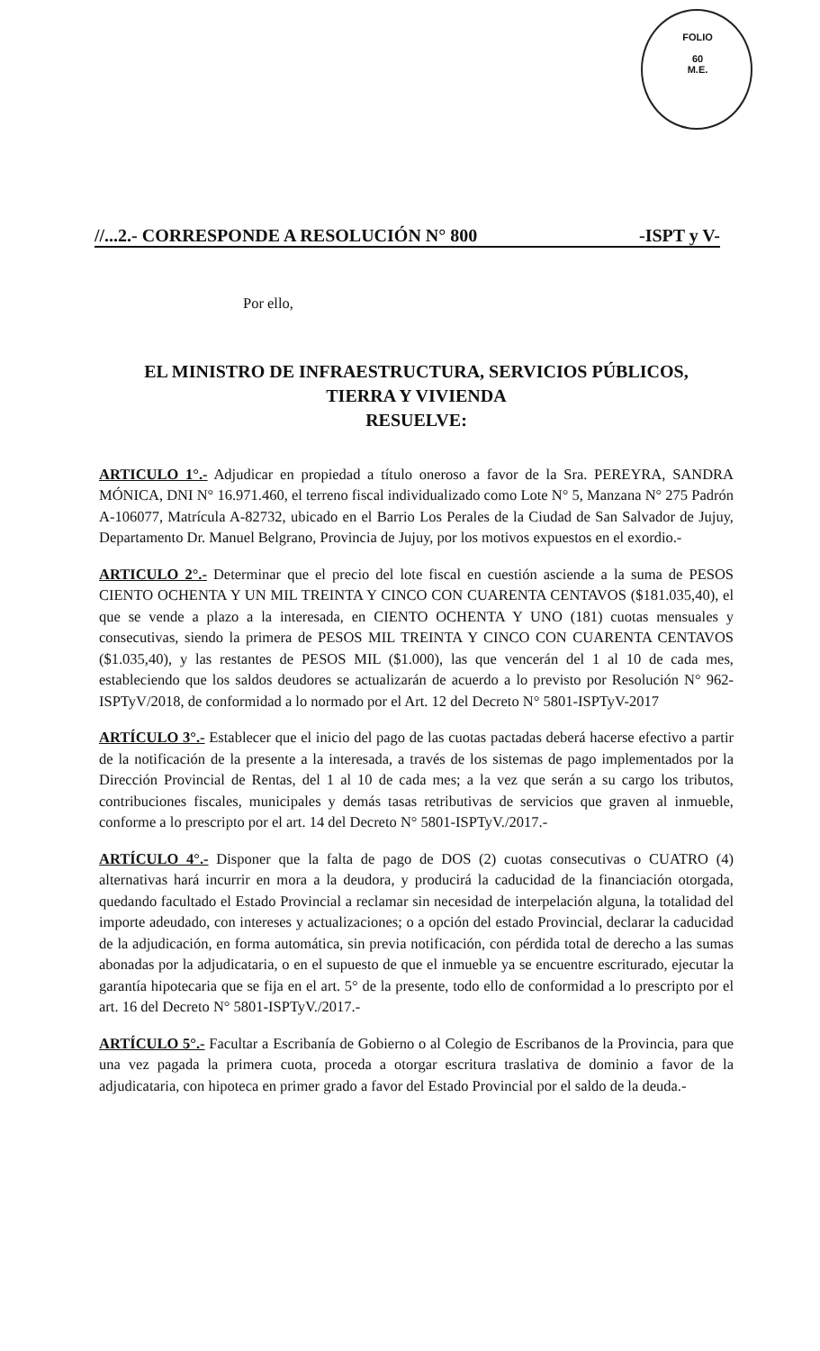FOLIO
60
M.E.
//...2.- CORRESPONDE A RESOLUCIÓN N° 800 -ISPT y V-
Por ello,
EL MINISTRO DE INFRAESTRUCTURA, SERVICIOS PÚBLICOS,
TIERRA Y VIVIENDA
RESUELVE:
ARTICULO 1°.- Adjudicar en propiedad a título oneroso a favor de la Sra. PEREYRA, SANDRA MÓNICA, DNI N° 16.971.460, el terreno fiscal individualizado como Lote N° 5, Manzana N° 275 Padrón A-106077, Matrícula A-82732, ubicado en el Barrio Los Perales de la Ciudad de San Salvador de Jujuy, Departamento Dr. Manuel Belgrano, Provincia de Jujuy, por los motivos expuestos en el exordio.-
ARTICULO 2°.- Determinar que el precio del lote fiscal en cuestión asciende a la suma de PESOS CIENTO OCHENTA Y UN MIL TREINTA Y CINCO CON CUARENTA CENTAVOS ($181.035,40), el que se vende a plazo a la interesada, en CIENTO OCHENTA Y UNO (181) cuotas mensuales y consecutivas, siendo la primera de PESOS MIL TREINTA Y CINCO CON CUARENTA CENTAVOS ($1.035,40), y las restantes de PESOS MIL ($1.000), las que vencerán del 1 al 10 de cada mes, estableciendo que los saldos deudores se actualizarán de acuerdo a lo previsto por Resolución N° 962-ISPTyV/2018, de conformidad a lo normado por el Art. 12 del Decreto N° 5801-ISPTyV-2017
ARTÍCULO 3°.- Establecer que el inicio del pago de las cuotas pactadas deberá hacerse efectivo a partir de la notificación de la presente a la interesada, a través de los sistemas de pago implementados por la Dirección Provincial de Rentas, del 1 al 10 de cada mes; a la vez que serán a su cargo los tributos, contribuciones fiscales, municipales y demás tasas retributivas de servicios que graven al inmueble, conforme a lo prescripto por el art. 14 del Decreto N° 5801-ISPTyV./2017.-
ARTÍCULO 4°.- Disponer que la falta de pago de DOS (2) cuotas consecutivas o CUATRO (4) alternativas hará incurrir en mora a la deudora, y producirá la caducidad de la financiación otorgada, quedando facultado el Estado Provincial a reclamar sin necesidad de interpelación alguna, la totalidad del importe adeudado, con intereses y actualizaciones; o a opción del estado Provincial, declarar la caducidad de la adjudicación, en forma automática, sin previa notificación, con pérdida total de derecho a las sumas abonadas por la adjudicataria, o en el supuesto de que el inmueble ya se encuentre escriturado, ejecutar la garantía hipotecaria que se fija en el art. 5° de la presente, todo ello de conformidad a lo prescripto por el art. 16 del Decreto N° 5801-ISPTyV./2017.-
ARTÍCULO 5°.- Facultar a Escribanía de Gobierno o al Colegio de Escribanos de la Provincia, para que una vez pagada la primera cuota, proceda a otorgar escritura traslativa de dominio a favor de la adjudicataria, con hipoteca en primer grado a favor del Estado Provincial por el saldo de la deuda.-